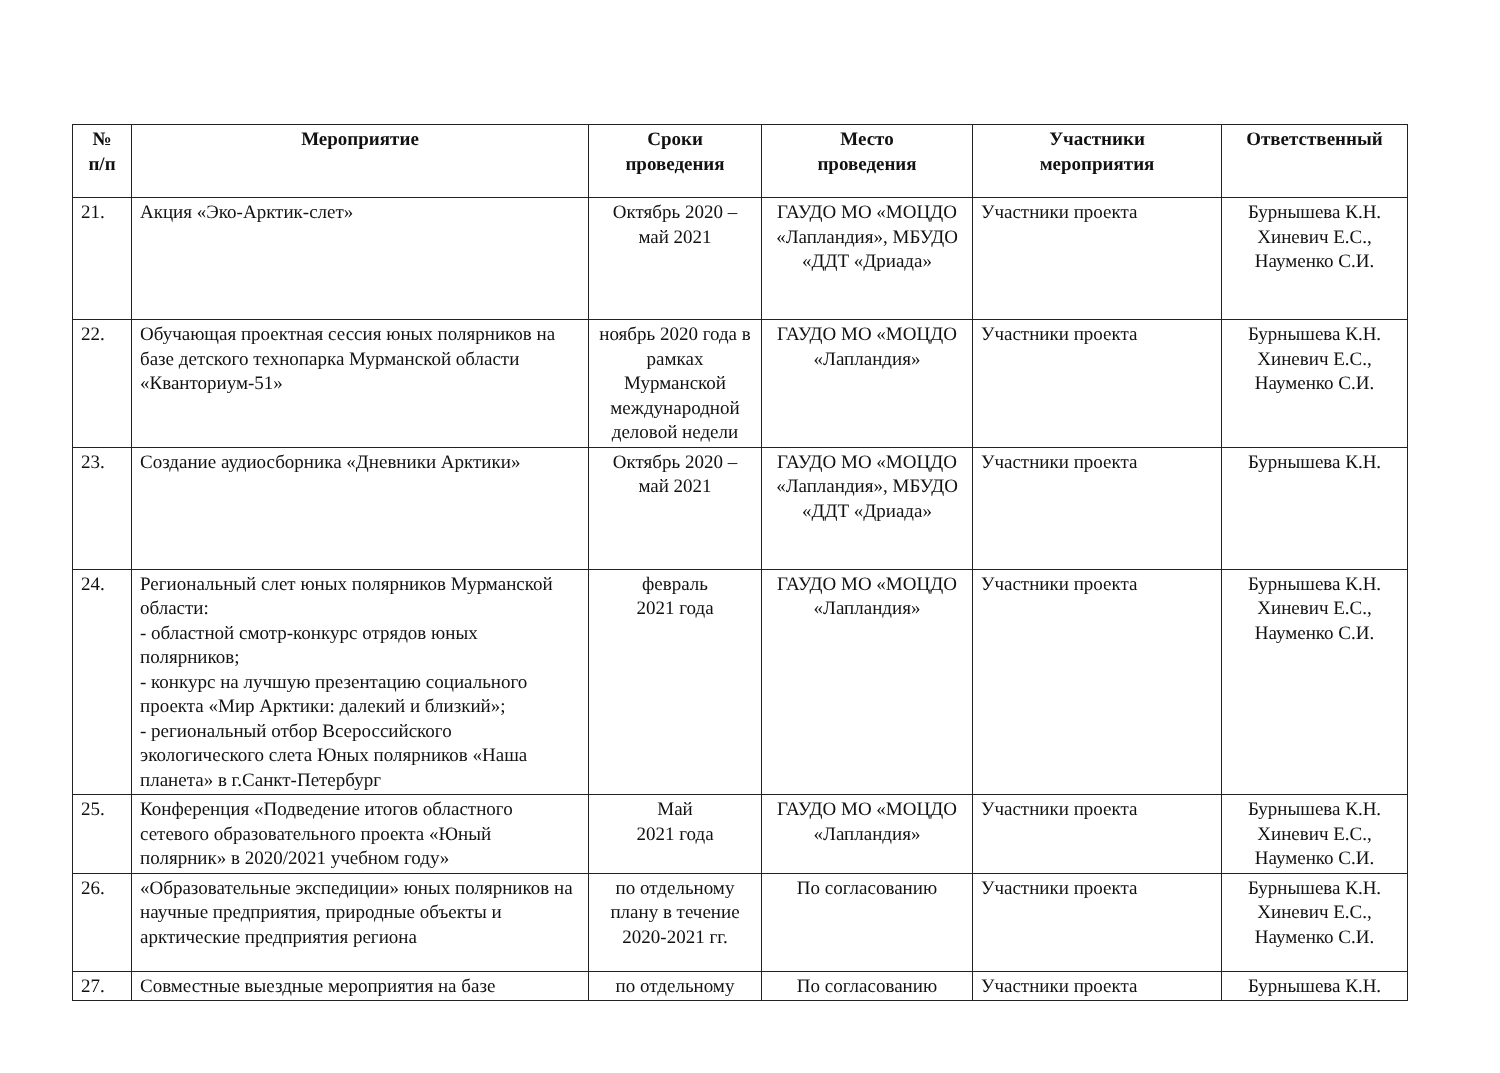| № п/п | Мероприятие | Сроки проведения | Место проведения | Участники мероприятия | Ответственный |
| --- | --- | --- | --- | --- | --- |
| 21. | Акция «Эко-Арктик-слет» | Октябрь 2020 – май 2021 | ГАУДО МО «МОЦДО «Лапландия», МБУДО «ДДТ «Дриада» | Участники проекта | Бурнышева К.Н. Хиневич Е.С., Науменко С.И. |
| 22. | Обучающая проектная сессия юных полярников на базе детского технопарка Мурманской области «Кванториум-51» | ноябрь 2020 года в рамках Мурманской международной деловой недели | ГАУДО МО «МОЦДО «Лапландия» | Участники проекта | Бурнышева К.Н. Хиневич Е.С., Науменко С.И. |
| 23. | Создание аудиосборника «Дневники Арктики» | Октябрь 2020 – май 2021 | ГАУДО МО «МОЦДО «Лапландия», МБУДО «ДДТ «Дриада» | Участники проекта | Бурнышева К.Н. |
| 24. | Региональный слет юных полярников Мурманской области: - областной смотр-конкурс отрядов юных полярников; - конкурс на лучшую презентацию социального проекта «Мир Арктики: далекий и близкий»; - региональный отбор Всероссийского экологического слета Юных полярников «Наша планета» в г.Санкт-Петербург | февраль 2021 года | ГАУДО МО «МОЦДО «Лапландия» | Участники проекта | Бурнышева К.Н. Хиневич Е.С., Науменко С.И. |
| 25. | Конференция «Подведение итогов областного сетевого образовательного проекта «Юный полярник» в 2020/2021 учебном году» | Май 2021 года | ГАУДО МО «МОЦДО «Лапландия» | Участники проекта | Бурнышева К.Н. Хиневич Е.С., Науменко С.И. |
| 26. | «Образовательные экспедиции» юных полярников на научные предприятия, природные объекты и арктические предприятия региона | по отдельному плану в течение 2020-2021 гг. | По согласованию | Участники проекта | Бурнышева К.Н. Хиневич Е.С., Науменко С.И. |
| 27. | Совместные выездные мероприятия на базе | по отдельному | По согласованию | Участники проекта | Бурнышева К.Н. |